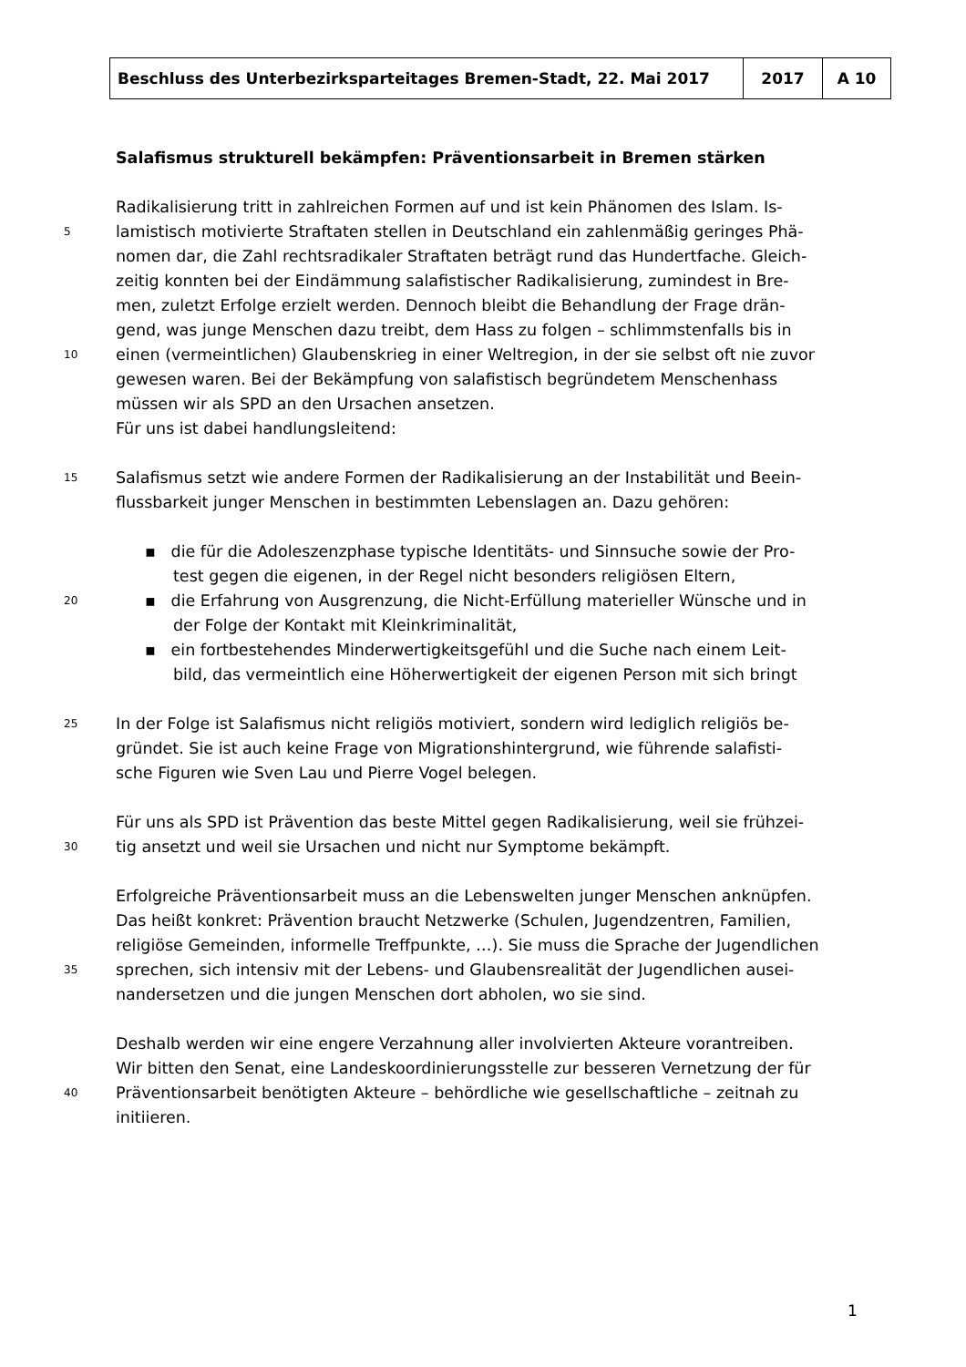| Beschluss des Unterbezirksparteitages Bremen-Stadt, 22. Mai 2017 | 2017 | A 10 |
Salafismus strukturell bekämpfen: Präventionsarbeit in Bremen stärken
Radikalisierung tritt in zahlreichen Formen auf und ist kein Phänomen des Islam. Is-
5 lamistisch motivierte Straftaten stellen in Deutschland ein zahlenmäßig geringes Phä-
nomen dar, die Zahl rechtsradikaler Straftaten beträgt rund das Hundertfache. Gleich-
zeitig konnten bei der Eindämmung salafistischer Radikalisierung, zumindest in Bre-
men, zuletzt Erfolge erzielt werden. Dennoch bleibt die Behandlung der Frage drän-
gend, was junge Menschen dazu treibt, dem Hass zu folgen – schlimmstenfalls bis in
10 einen (vermeintlichen) Glaubenskrieg in einer Weltregion, in der sie selbst oft nie zuvor
gewesen waren. Bei der Bekämpfung von salafistisch begründetem Menschenhass
müssen wir als SPD an den Ursachen ansetzen.
Für uns ist dabei handlungsleitend:
15 Salafismus setzt wie andere Formen der Radikalisierung an der Instabilität und Beein-
flussbarkeit junger Menschen in bestimmten Lebenslagen an. Dazu gehören:
▪ die für die Adoleszenzphase typische Identitäts- und Sinnsuche sowie der Pro-
test gegen die eigenen, in der Regel nicht besonders religiösen Eltern,
20 ▪ die Erfahrung von Ausgrenzung, die Nicht-Erfüllung materieller Wünsche und in
der Folge der Kontakt mit Kleinkriminalität,
▪ ein fortbestehendes Minderwertigkeitsgefühl und die Suche nach einem Leit-
bild, das vermeintlich eine Höherwertigkeit der eigenen Person mit sich bringt
25 In der Folge ist Salafismus nicht religiös motiviert, sondern wird lediglich religiös be-
gründet. Sie ist auch keine Frage von Migrationshintergrund, wie führende salafisti-
sche Figuren wie Sven Lau und Pierre Vogel belegen.
Für uns als SPD ist Prävention das beste Mittel gegen Radikalisierung, weil sie frühzei-
30 tig ansetzt und weil sie Ursachen und nicht nur Symptome bekämpft.
Erfolgreiche Präventionsarbeit muss an die Lebenswelten junger Menschen anknüpfen.
Das heißt konkret: Prävention braucht Netzwerke (Schulen, Jugendzentren, Familien,
religiöse Gemeinden, informelle Treffpunkte, …). Sie muss die Sprache der Jugendlichen
35 sprechen, sich intensiv mit der Lebens- und Glaubensrealität der Jugendlichen ausei-
nandersetzen und die jungen Menschen dort abholen, wo sie sind.
Deshalb werden wir eine engere Verzahnung aller involvierten Akteure vorantreiben.
Wir bitten den Senat, eine Landeskoordinierungsstelle zur besseren Vernetzung der für
40 Präventionsarbeit benötigten Akteure – behördliche wie gesellschaftliche – zeitnah zu
initiieren.
1